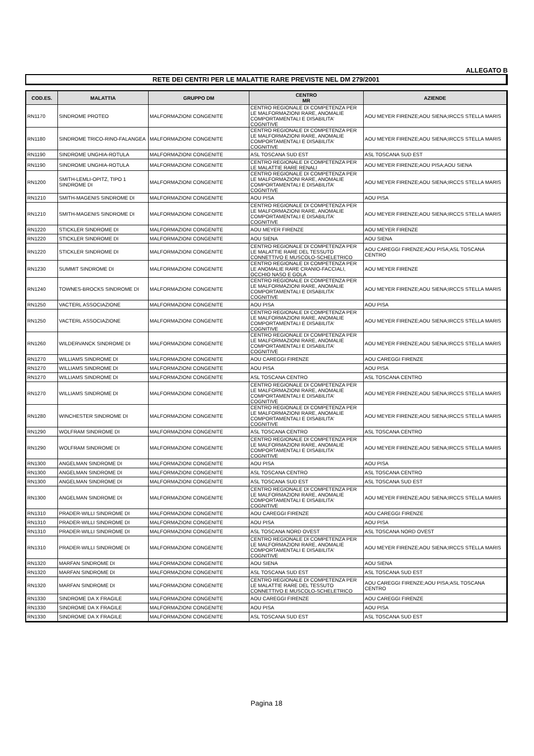ALLEGATO B
RETE DEI CENTRI PER LE MALATTIE RARE PREVISTE NEL DM 279/2001
| COD.ES. | MALATTIA | GRUPPO DM | CENTRO MR | AZIENDE |
| --- | --- | --- | --- | --- |
| RN1170 | SINDROME PROTEO | MALFORMAZIONI CONGENITE | CENTRO REGIONALE DI COMPETENZA PER LE MALFORMAZIONI RARE, ANOMALIE COMPORTAMENTALI E DISABILITA' COGNITIVE | AOU MEYER FIRENZE;AOU SIENA;IRCCS STELLA MARIS |
| RN1180 | SINDROME TRICO-RINO-FALANGEA | MALFORMAZIONI CONGENITE | CENTRO REGIONALE DI COMPETENZA PER LE MALFORMAZIONI RARE, ANOMALIE COMPORTAMENTALI E DISABILITA' COGNITIVE | AOU MEYER FIRENZE;AOU SIENA;IRCCS STELLA MARIS |
| RN1190 | SINDROME UNGHIA-ROTULA | MALFORMAZIONI CONGENITE | ASL TOSCANA SUD EST | ASL TOSCANA SUD EST |
| RN1190 | SINDROME UNGHIA-ROTULA | MALFORMAZIONI CONGENITE | CENTRO REGIONALE DI COMPETENZA PER LE MALATTIE RARE RENALI | AOU MEYER FIRENZE;AOU PISA;AOU SIENA |
| RN1200 | SMITH-LEMLI-OPITZ, TIPO 1 SINDROME DI | MALFORMAZIONI CONGENITE | CENTRO REGIONALE DI COMPETENZA PER LE MALFORMAZIONI RARE, ANOMALIE COMPORTAMENTALI E DISABILITA' COGNITIVE | AOU MEYER FIRENZE;AOU SIENA;IRCCS STELLA MARIS |
| RN1210 | SMITH-MAGENIS SINDROME DI | MALFORMAZIONI CONGENITE | AOU PISA | AOU PISA |
| RN1210 | SMITH-MAGENIS SINDROME DI | MALFORMAZIONI CONGENITE | CENTRO REGIONALE DI COMPETENZA PER LE MALFORMAZIONI RARE, ANOMALIE COMPORTAMENTALI E DISABILITA' COGNITIVE | AOU MEYER FIRENZE;AOU SIENA;IRCCS STELLA MARIS |
| RN1220 | STICKLER SINDROME DI | MALFORMAZIONI CONGENITE | AOU MEYER FIRENZE | AOU MEYER FIRENZE |
| RN1220 | STICKLER SINDROME DI | MALFORMAZIONI CONGENITE | AOU SIENA | AOU SIENA |
| RN1220 | STICKLER SINDROME DI | MALFORMAZIONI CONGENITE | CENTRO REGIONALE DI COMPETENZA PER LE MALATTIE RARE DEL TESSUTO CONNETTIVO E MUSCOLO-SCHELETRICO | AOU CAREGGI FIRENZE;AOU PISA;ASL TOSCANA CENTRO |
| RN1230 | SUMMIT SINDROME DI | MALFORMAZIONI CONGENITE | CENTRO REGIONALE DI COMPETENZA PER LE ANOMALIE RARE CRANIO-FACCIALI, OCCHIO NASO E GOLA | AOU MEYER FIRENZE |
| RN1240 | TOWNES-BROCKS SINDROME DI | MALFORMAZIONI CONGENITE | CENTRO REGIONALE DI COMPETENZA PER LE MALFORMAZIONI RARE, ANOMALIE COMPORTAMENTALI E DISABILITA' COGNITIVE | AOU MEYER FIRENZE;AOU SIENA;IRCCS STELLA MARIS |
| RN1250 | VACTERL ASSOCIAZIONE | MALFORMAZIONI CONGENITE | AOU PISA | AOU PISA |
| RN1250 | VACTERL ASSOCIAZIONE | MALFORMAZIONI CONGENITE | CENTRO REGIONALE DI COMPETENZA PER LE MALFORMAZIONI RARE, ANOMALIE COMPORTAMENTALI E DISABILITA' COGNITIVE | AOU MEYER FIRENZE;AOU SIENA;IRCCS STELLA MARIS |
| RN1260 | WILDERVANCK SINDROME DI | MALFORMAZIONI CONGENITE | CENTRO REGIONALE DI COMPETENZA PER LE MALFORMAZIONI RARE, ANOMALIE COMPORTAMENTALI E DISABILITA' COGNITIVE | AOU MEYER FIRENZE;AOU SIENA;IRCCS STELLA MARIS |
| RN1270 | WILLIAMS SINDROME DI | MALFORMAZIONI CONGENITE | AOU CAREGGI FIRENZE | AOU CAREGGI FIRENZE |
| RN1270 | WILLIAMS SINDROME DI | MALFORMAZIONI CONGENITE | AOU PISA | AOU PISA |
| RN1270 | WILLIAMS SINDROME DI | MALFORMAZIONI CONGENITE | ASL TOSCANA CENTRO | ASL TOSCANA CENTRO |
| RN1270 | WILLIAMS SINDROME DI | MALFORMAZIONI CONGENITE | CENTRO REGIONALE DI COMPETENZA PER LE MALFORMAZIONI RARE, ANOMALIE COMPORTAMENTALI E DISABILITA' COGNITIVE | AOU MEYER FIRENZE;AOU SIENA;IRCCS STELLA MARIS |
| RN1280 | WINCHESTER SINDROME DI | MALFORMAZIONI CONGENITE | CENTRO REGIONALE DI COMPETENZA PER LE MALFORMAZIONI RARE, ANOMALIE COMPORTAMENTALI E DISABILITA' COGNITIVE | AOU MEYER FIRENZE;AOU SIENA;IRCCS STELLA MARIS |
| RN1290 | WOLFRAM SINDROME DI | MALFORMAZIONI CONGENITE | ASL TOSCANA CENTRO | ASL TOSCANA CENTRO |
| RN1290 | WOLFRAM SINDROME DI | MALFORMAZIONI CONGENITE | CENTRO REGIONALE DI COMPETENZA PER LE MALFORMAZIONI RARE, ANOMALIE COMPORTAMENTALI E DISABILITA' COGNITIVE | AOU MEYER FIRENZE;AOU SIENA;IRCCS STELLA MARIS |
| RN1300 | ANGELMAN SINDROME DI | MALFORMAZIONI CONGENITE | AOU PISA | AOU PISA |
| RN1300 | ANGELMAN SINDROME DI | MALFORMAZIONI CONGENITE | ASL TOSCANA CENTRO | ASL TOSCANA CENTRO |
| RN1300 | ANGELMAN SINDROME DI | MALFORMAZIONI CONGENITE | ASL TOSCANA SUD EST | ASL TOSCANA SUD EST |
| RN1300 | ANGELMAN SINDROME DI | MALFORMAZIONI CONGENITE | CENTRO REGIONALE DI COMPETENZA PER LE MALFORMAZIONI RARE, ANOMALIE COMPORTAMENTALI E DISABILITA' COGNITIVE | AOU MEYER FIRENZE;AOU SIENA;IRCCS STELLA MARIS |
| RN1310 | PRADER-WILLI SINDROME DI | MALFORMAZIONI CONGENITE | AOU CAREGGI FIRENZE | AOU CAREGGI FIRENZE |
| RN1310 | PRADER-WILLI SINDROME DI | MALFORMAZIONI CONGENITE | AOU PISA | AOU PISA |
| RN1310 | PRADER-WILLI SINDROME DI | MALFORMAZIONI CONGENITE | ASL TOSCANA NORD OVEST | ASL TOSCANA NORD OVEST |
| RN1310 | PRADER-WILLI SINDROME DI | MALFORMAZIONI CONGENITE | CENTRO REGIONALE DI COMPETENZA PER LE MALFORMAZIONI RARE, ANOMALIE COMPORTAMENTALI E DISABILITA' COGNITIVE | AOU MEYER FIRENZE;AOU SIENA;IRCCS STELLA MARIS |
| RN1320 | MARFAN SINDROME DI | MALFORMAZIONI CONGENITE | AOU SIENA | AOU SIENA |
| RN1320 | MARFAN SINDROME DI | MALFORMAZIONI CONGENITE | ASL TOSCANA SUD EST | ASL TOSCANA SUD EST |
| RN1320 | MARFAN SINDROME DI | MALFORMAZIONI CONGENITE | CENTRO REGIONALE DI COMPETENZA PER LE MALATTIE RARE DEL TESSUTO CONNETTIVO E MUSCOLO-SCHELETRICO | AOU CAREGGI FIRENZE;AOU PISA;ASL TOSCANA CENTRO |
| RN1330 | SINDROME DA X FRAGILE | MALFORMAZIONI CONGENITE | AOU CAREGGI FIRENZE | AOU CAREGGI FIRENZE |
| RN1330 | SINDROME DA X FRAGILE | MALFORMAZIONI CONGENITE | AOU PISA | AOU PISA |
| RN1330 | SINDROME DA X FRAGILE | MALFORMAZIONI CONGENITE | ASL TOSCANA SUD EST | ASL TOSCANA SUD EST |
Pagina 18